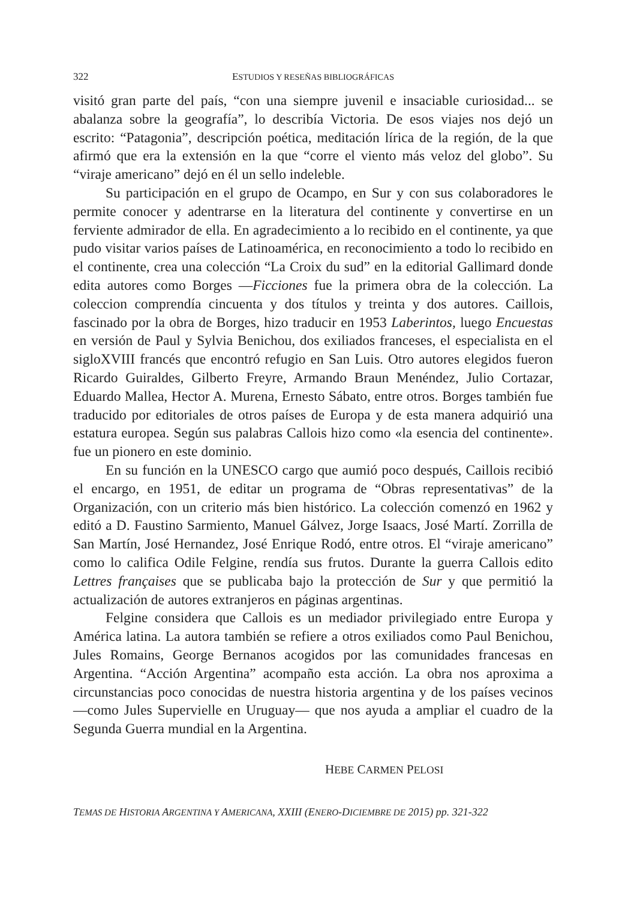322 ESTUDIOS Y RESEÑAS BIBLIOGRÁFICAS
visitó gran parte del país, “con una siempre juvenil e insaciable curiosidad... se abalanza sobre la geografía”, lo describía Victoria. De esos viajes nos dejó un escrito: “Patagonia”, descripción poética, meditación lírica de la región, de la que afirmó que era la extensión en la que “corre el viento más veloz del globo”. Su “viraje americano” dejó en él un sello indeleble.
Su participación en el grupo de Ocampo, en Sur y con sus colaboradores le permite conocer y adentrarse en la literatura del continente y convertirse en un ferviente admirador de ella. En agradecimiento a lo recibido en el continente, ya que pudo visitar varios países de Latinoamérica, en reconocimiento a todo lo recibido en el continente, crea una colección “La Croix du sud” en la editorial Gallimard donde edita autores como Borges —Ficciones fue la primera obra de la colección. La coleccion comprendía cincuenta y dos títulos y treinta y dos autores. Caillois, fascinado por la obra de Borges, hizo traducir en 1953 Laberintos, luego Encuestas en versión de Paul y Sylvia Benichou, dos exiliados franceses, el especialista en el sigloXVIII francés que encontró refugio en San Luis. Otro autores elegidos fueron Ricardo Guiraldes, Gilberto Freyre, Armando Braun Menéndez, Julio Cortazar, Eduardo Mallea, Hector A. Murena, Ernesto Sábato, entre otros. Borges también fue traducido por editoriales de otros países de Europa y de esta manera adquirió una estatura europea. Según sus palabras Callois hizo como «la esencia del continente». fue un pionero en este dominio.
En su función en la UNESCO cargo que aumió poco después, Caillois recibió el encargo, en 1951, de editar un programa de “Obras representativas” de la Organización, con un criterio más bien histórico. La colección comenzó en 1962 y editó a D. Faustino Sarmiento, Manuel Gálvez, Jorge Isaacs, José Martí. Zorrilla de San Martín, José Hernandez, José Enrique Rodó, entre otros. El “viraje americano” como lo califica Odile Felgine, rendía sus frutos. Durante la guerra Callois edito Lettres françaises que se publicaba bajo la protección de Sur y que permitió la actualización de autores extranjeros en páginas argentinas.
Felgine considera que Callois es un mediador privilegiado entre Europa y América latina. La autora también se refiere a otros exiliados como Paul Benichou, Jules Romains, George Bernanos acogidos por las comunidades francesas en Argentina. “Acción Argentina” acompaño esta acción. La obra nos aproxima a circunstancias poco conocidas de nuestra historia argentina y de los países vecinos —como Jules Supervielle en Uruguay— que nos ayuda a ampliar el cuadro de la Segunda Guerra mundial en la Argentina.
HEBE CARMEN PELOSI
TEMAS DE HISTORIA ARGENTINA Y AMERICANA, XXIII (ENERO-DICIEMBRE DE 2015) pp. 321-322